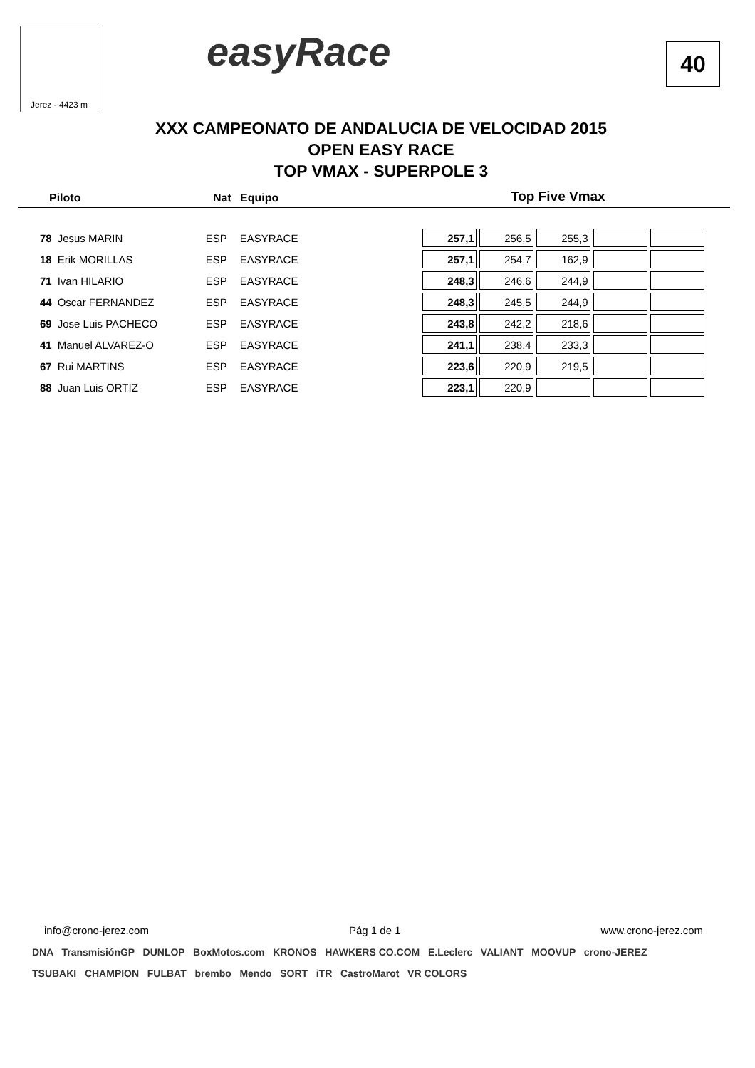Jerez - 4423 m easyRace 40
XXX CAMPEONATO DE ANDALUCIA DE VELOCIDAD 2015
OPEN EASY RACE
TOP VMAX - SUPERPOLE 3
Piloto Nat Equipo Top Five Vmax
| 78 | Jesus MARIN | ESP | EASYRACE | 257,1 | 256,5 | 255,3 | | |
| 18 | Erik MORILLAS | ESP | EASYRACE | 257,1 | 254,7 | 162,9 | | |
| 71 | Ivan HILARIO | ESP | EASYRACE | 248,3 | 246,6 | 244,9 | | |
| 44 | Oscar FERNANDEZ | ESP | EASYRACE | 248,3 | 245,5 | 244,9 | | |
| 69 | Jose Luis PACHECO | ESP | EASYRACE | 243,8 | 242,2 | 218,6 | | |
| 41 | Manuel ALVAREZ-O | ESP | EASYRACE | 241,1 | 238,4 | 233,3 | | |
| 67 | Rui MARTINS | ESP | EASYRACE | 223,6 | 220,9 | 219,5 | | |
| 88 | Juan Luis ORTIZ | ESP | EASYRACE | 223,1 | 220,9 | | | |
info@crono-jerez.com Pág 1 de 1 www.crono-jerez.com
DNA TransmisiónGP DUNLOP BoxMotos.com KRONOS HAWKERS CO.COM E.Leclerc VALIANT MOOVUP crono-JEREZ
TSUBAKI CHAMPION FULBAT brembo Mendo SORT iTR CastroMarot VR COLORS